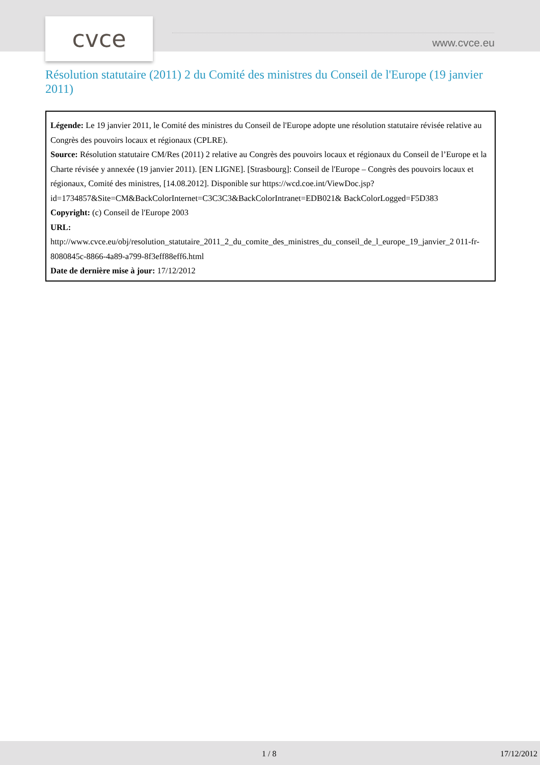cvce www.cvce.eu
Résolution statutaire (2011) 2 du Comité des ministres du Conseil de l'Europe (19 janvier 2011)
Légende: Le 19 janvier 2011, le Comité des ministres du Conseil de l'Europe adopte une résolution statutaire révisée relative au Congrès des pouvoirs locaux et régionaux (CPLRE).
Source: Résolution statutaire CM/Res (2011) 2 relative au Congrès des pouvoirs locaux et régionaux du Conseil de l’Europe et la Charte révisée y annexée (19 janvier 2011). [EN LIGNE]. [Strasbourg]: Conseil de l'Europe – Congrès des pouvoirs locaux et régionaux, Comité des ministres, [14.08.2012]. Disponible sur https://wcd.coe.int/ViewDoc.jsp?id=1734857&Site=CM&BackColorInternet=C3C3C3&BackColorIntranet=EDB021& BackColorLogged=F5D383
Copyright: (c) Conseil de l'Europe 2003
URL:
http://www.cvce.eu/obj/resolution_statutaire_2011_2_du_comite_des_ministres_du_conseil_de_l_europe_19_janvier_2 011-fr-8080845c-8866-4a89-a799-8f3eff88eff6.html
Date de dernière mise à jour: 17/12/2012
1 / 8 17/12/2012